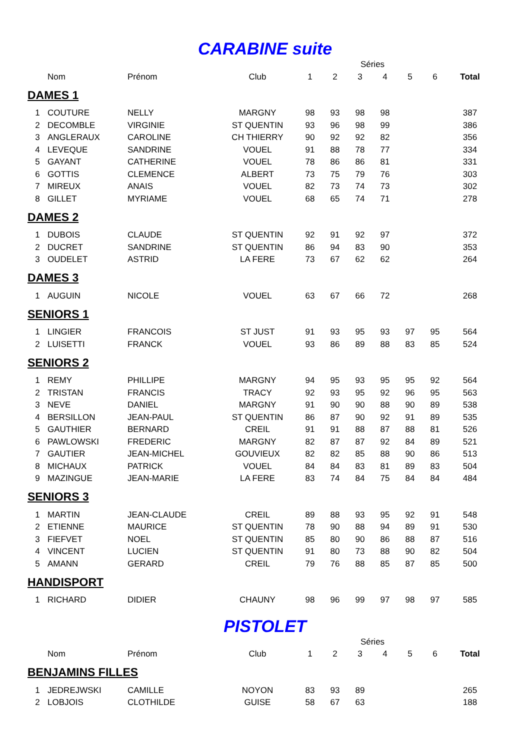CARABINE suite
| | | | | Séries | | | | | | |
| --- | --- | --- | --- | --- | --- | --- | --- | --- | --- | --- |
| | Nom | Prénom | Club | 1 | 2 | 3 | 4 | 5 | 6 | Total |
| DAMES 1 | | | | | | | | | | |
| 1 | COUTURE | NELLY | MARGNY | 98 | 93 | 98 | 98 | | | 387 |
| 2 | DECOMBLE | VIRGINIE | ST QUENTIN | 93 | 96 | 98 | 99 | | | 386 |
| 3 | ANGLERAUX | CAROLINE | CH THIERRY | 90 | 92 | 92 | 82 | | | 356 |
| 4 | LEVEQUE | SANDRINE | VOUEL | 91 | 88 | 78 | 77 | | | 334 |
| 5 | GAYANT | CATHERINE | VOUEL | 78 | 86 | 86 | 81 | | | 331 |
| 6 | GOTTIS | CLEMENCE | ALBERT | 73 | 75 | 79 | 76 | | | 303 |
| 7 | MIREUX | ANAIS | VOUEL | 82 | 73 | 74 | 73 | | | 302 |
| 8 | GILLET | MYRIAME | VOUEL | 68 | 65 | 74 | 71 | | | 278 |
| DAMES 2 | | | | | | | | | | |
| 1 | DUBOIS | CLAUDE | ST QUENTIN | 92 | 91 | 92 | 97 | | | 372 |
| 2 | DUCRET | SANDRINE | ST QUENTIN | 86 | 94 | 83 | 90 | | | 353 |
| 3 | OUDELET | ASTRID | LA FERE | 73 | 67 | 62 | 62 | | | 264 |
| DAMES 3 | | | | | | | | | | |
| 1 | AUGUIN | NICOLE | VOUEL | 63 | 67 | 66 | 72 | | | 268 |
| SENIORS 1 | | | | | | | | | | |
| 1 | LINGIER | FRANCOIS | ST JUST | 91 | 93 | 95 | 93 | 97 | 95 | 564 |
| 2 | LUISETTI | FRANCK | VOUEL | 93 | 86 | 89 | 88 | 83 | 85 | 524 |
| SENIORS 2 | | | | | | | | | | |
| 1 | REMY | PHILLIPE | MARGNY | 94 | 95 | 93 | 95 | 95 | 92 | 564 |
| 2 | TRISTAN | FRANCIS | TRACY | 92 | 93 | 95 | 92 | 96 | 95 | 563 |
| 3 | NEVE | DANIEL | MARGNY | 91 | 90 | 90 | 88 | 90 | 89 | 538 |
| 4 | BERSILLON | JEAN-PAUL | ST QUENTIN | 86 | 87 | 90 | 92 | 91 | 89 | 535 |
| 5 | GAUTHIER | BERNARD | CREIL | 91 | 91 | 88 | 87 | 88 | 81 | 526 |
| 6 | PAWLOWSKI | FREDERIC | MARGNY | 82 | 87 | 87 | 92 | 84 | 89 | 521 |
| 7 | GAUTIER | JEAN-MICHEL | GOUVIEUX | 82 | 82 | 85 | 88 | 90 | 86 | 513 |
| 8 | MICHAUX | PATRICK | VOUEL | 84 | 84 | 83 | 81 | 89 | 83 | 504 |
| 9 | MAZINGUE | JEAN-MARIE | LA FERE | 83 | 74 | 84 | 75 | 84 | 84 | 484 |
| SENIORS 3 | | | | | | | | | | |
| 1 | MARTIN | JEAN-CLAUDE | CREIL | 89 | 88 | 93 | 95 | 92 | 91 | 548 |
| 2 | ETIENNE | MAURICE | ST QUENTIN | 78 | 90 | 88 | 94 | 89 | 91 | 530 |
| 3 | FIEFVET | NOEL | ST QUENTIN | 85 | 80 | 90 | 86 | 88 | 87 | 516 |
| 4 | VINCENT | LUCIEN | ST QUENTIN | 91 | 80 | 73 | 88 | 90 | 82 | 504 |
| 5 | AMANN | GERARD | CREIL | 79 | 76 | 88 | 85 | 87 | 85 | 500 |
| HANDISPORT | | | | | | | | | | |
| 1 | RICHARD | DIDIER | CHAUNY | 98 | 96 | 99 | 97 | 98 | 97 | 585 |
PISTOLET
| | | | | Séries | | | | | | |
| --- | --- | --- | --- | --- | --- | --- | --- | --- | --- | --- |
| | Nom | Prénom | Club | 1 | 2 | 3 | 4 | 5 | 6 | Total |
| BENJAMINS FILLES | | | | | | | | | | |
| 1 | JEDREJWSKI | CAMILLE | NOYON | 83 | 93 | 89 | | | | 265 |
| 2 | LOBJOIS | CLOTHILDE | GUISE | 58 | 67 | 63 | | | | 188 |